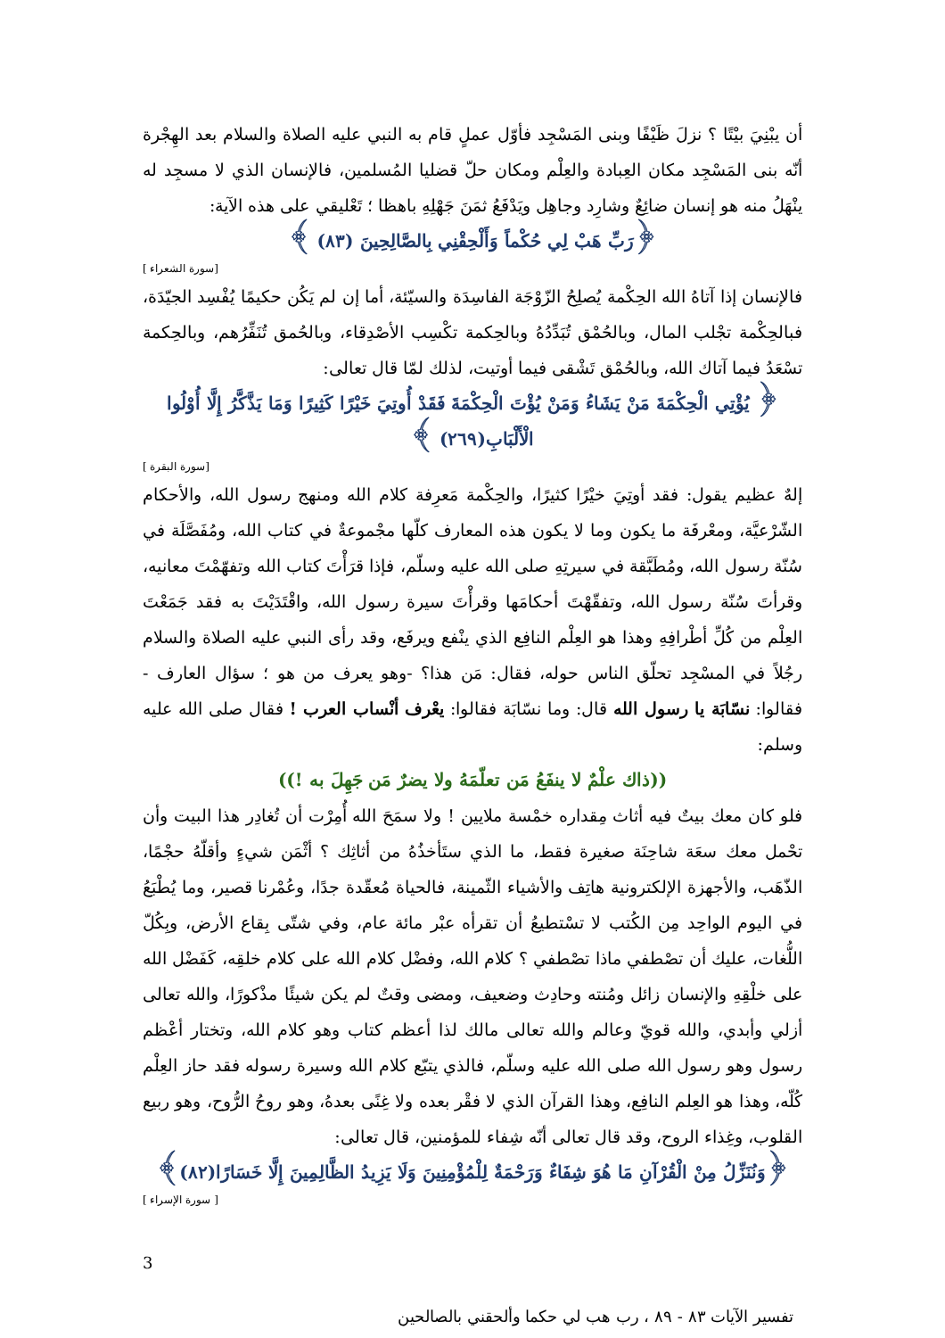أن يبْنِيَ بيْتًا ؟ نزلَ ظَيْفًا وبنى المَسْجِد فأوّل عملٍ قام به النبي عليه الصلاة والسلام بعد الهِجْرة أنّه بنى المَسْجِد مكان العِبادة والعِلْم ومكان حلّ قضليا المُسلمين، فالإنسان الذي لا مسجِد له ينْهَلُ منه هو إنسان ضائِعٌ وشارِد وجاهِل ويَدْفَعُ ثمَنَ جَهْلِهِ باهظا ؛ تَعْليقي على هذه الآية:
﴿رَبِّ هَبْ لِي حُكْماً وَأَلْحِقْنِي بِالصَّالِحِينَ (٨٣) ﴾
[سورة الشعراء ]
فالإنسان إذا آتاهُ الله الحِكْمة يُصلِحُ الزّوْجَة الفاسِدَة والسيّئة، أما إن لم يَكُن حكيمًا يُفْسِد الجيّدَة، فبالحِكْمة تجْلب المال، وبالحُمْق تُبَدِّدُهُ وبالحِكمة تكْسِب الأصْدِقاء، وبالحُمق تُنَفِّرُهم، وبالحِكمة تسْعَدُ فيما آتاك الله، وبالحُمْق تَشْقى فيما أوتيت، لذلك لمّا قال تعالى:
﴿ يُؤْتِي الْحِكْمَةَ مَنْ يَشَاءُ وَمَنْ يُؤْتَ الْحِكْمَةَ فَقَدْ أُوتِيَ خَيْرًا كَثِيرًا وَمَا يَذَّكَّرُ إِلَّا أُوْلُوا الْأَلْبَابِ(٢٦٩) ﴾
[سورة البقرة ]
إلهٌ عظيم يقول: فقد أوتِيَ خيْرًا كثيرًا، والحِكْمة مَعرِفة كلام الله ومنهج رسول الله، والأحكام الشّرْعيَّة، ومعْرفَة ما يكون وما لا يكون هذه المعارف كلّها مجْموعةٌ في كتاب الله، ومُفَصَّلَة في سُنّة رسول الله، ومُطَبَّقة في سيرتِهِ صلى الله عليه وسلّم، فإذا قرَأْتَ كتاب الله وتفهّمْتَ معانيه، وقرأتَ سُنّة رسول الله، وتفقّهْتَ أحكامَها وقرأْتَ سيرة رسول الله، واقْتَدَيْتَ به فقد جَمَعْتَ العِلْم من كُلِّ أطْرافِهِ وهذا هو العِلْم النافِع الذي ينْفع ويرفَع، وقد رأى النبي عليه الصلاة والسلام رجُلاً في المسْجِد تحلّق الناس حوله، فقال: مَن هذا؟ -وهو يعرف من هو ؛ سؤال العارف - فقالوا: نسّابَة يا رسول الله قال: وما نسّابَة فقالوا: يعْرف أنْساب العرب ! فقال صلى الله عليه وسلم:
((ذاك علْمٌ لا ينفَعُ مَن تعلّمَهُ ولا يضرٌ مَن جَهِلَ به !))
فلو كان معك بيتٌ فيه أثاث مِقداره خمْسة ملايين ! ولا سمَحَ الله أُمِرْت أن تُغادِر هذا البيت وأن تحْمل معك سعَة شاحِنَة صغيرة فقط، ما الذي ستَأخذُهُ من أثاثِك ؟ أثْمَن شيءٍ وأقلّهُ حجْمًا، الذّهَب، والأجهزة الإلكترونية هاتِف والأشياء الثّمينة، فالحياة مُعقّدة جدًا، وعُمْرنا قصير، وما يُطْبَعُ في اليوم الواحِد مِن الكُتب لا تسْتطيعُ أن تقرأه عبْر مائة عام، وفي شتّى بِقاع الأرض، وبِكُلّ اللُّغات، عليك أن تصْطفي ماذا تصْطفي ؟ كلام الله، وفضْل كلام الله على كلام خلقِه، كَفَضْل الله على خلْقِهِ والإنسان زائل ومُنته وحادِث وضعيف، ومضى وقتٌ لم يكن شيئًا مذْكورًا، والله تعالى أزلي وأبدي، والله قويّ وعالم والله تعالى مالك لذا أعظم كتاب وهو كلام الله، وتختار أعْظم رسول وهو رسول الله صلى الله عليه وسلّم، فالذي يتبّع كلام الله وسيرة رسوله فقد حاز العِلْم كُلّه، وهذا هو العِلم النافِع، وهذا القرآن الذي لا فقْر بعده ولا غِنًى بعدهُ، وهو روحُ الرُّوح، وهو ربيع القلوب، وغِذاء الروح، وقد قال تعالى أنّه شِفاء للمؤمنين، قال تعالى:
﴿وَنُنَزِّلُ مِنْ الْقُرْآنِ مَا هُوَ شِفَاءٌ وَرَحْمَةٌ لِلْمُؤْمِنِينَ وَلَا يَزِيدُ الظَّالِمِينَ إِلَّا خَسَارًا(٨٢)﴾
[ سورة الإسراء ]
3
تفسير الآيات ٨٣ - ٨٩ ، رب هب لي حكما وألحقني بالصالحين